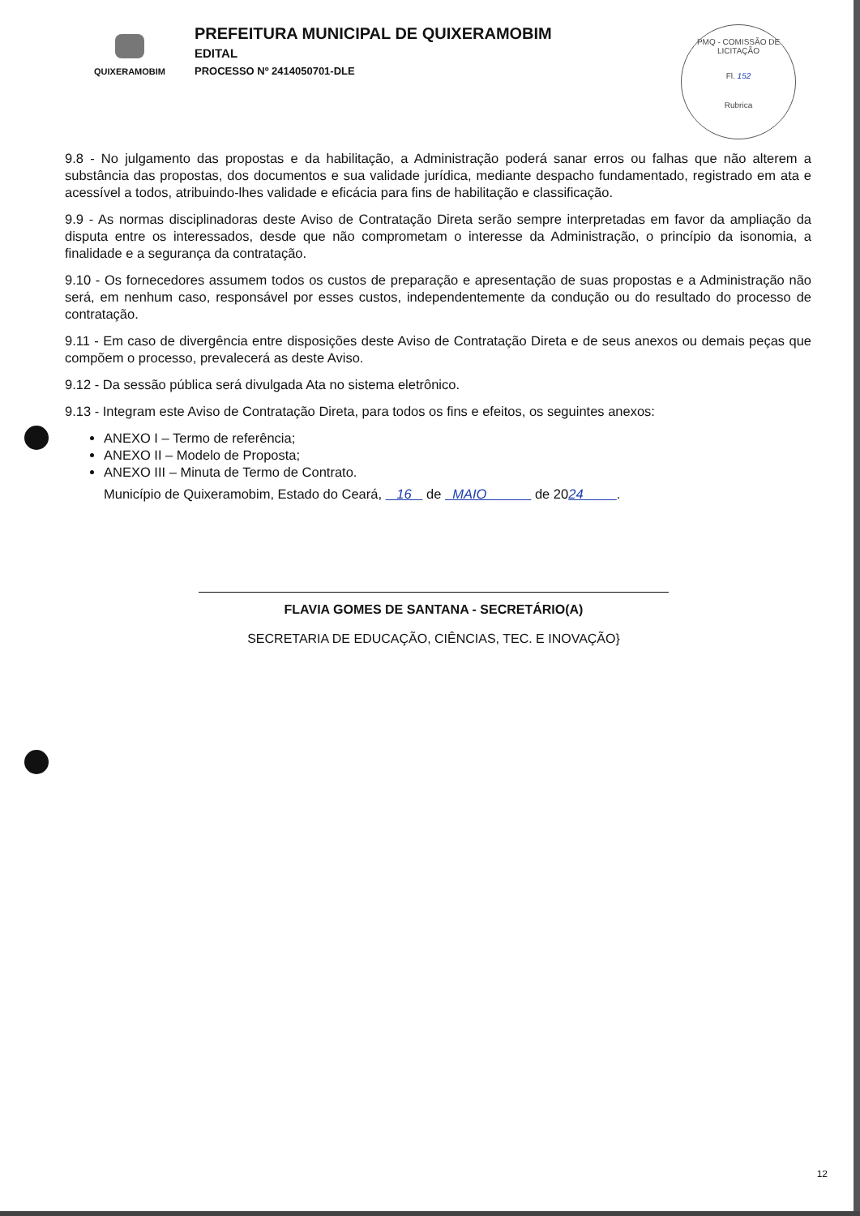QUIXERAMOBIM
PREFEITURA MUNICIPAL DE QUIXERAMOBIM
EDITAL
PROCESSO Nº 2414050701-DLE
PMQ - COMISSÃO DE LICITAÇÃO
Fl. 152
Rubrica
9.8 - No julgamento das propostas e da habilitação, a Administração poderá sanar erros ou falhas que não alterem a substância das propostas, dos documentos e sua validade jurídica, mediante despacho fundamentado, registrado em ata e acessível a todos, atribuindo-lhes validade e eficácia para fins de habilitação e classificação.
9.9 - As normas disciplinadoras deste Aviso de Contratação Direta serão sempre interpretadas em favor da ampliação da disputa entre os interessados, desde que não comprometam o interesse da Administração, o princípio da isonomia, a finalidade e a segurança da contratação.
9.10 - Os fornecedores assumem todos os custos de preparação e apresentação de suas propostas e a Administração não será, em nenhum caso, responsável por esses custos, independentemente da condução ou do resultado do processo de contratação.
9.11 - Em caso de divergência entre disposições deste Aviso de Contratação Direta e de seus anexos ou demais peças que compõem o processo, prevalecerá as deste Aviso.
9.12 - Da sessão pública será divulgada Ata no sistema eletrônico.
9.13 - Integram este Aviso de Contratação Direta, para todos os fins e efeitos, os seguintes anexos:
ANEXO I – Termo de referência;
ANEXO II – Modelo de Proposta;
ANEXO III – Minuta de Termo de Contrato.
Município de Quixeramobim, Estado do Ceará, 16 de MAIO de 2024 .
FLAVIA GOMES DE SANTANA - SECRETÁRIO(A)
SECRETARIA DE EDUCAÇÃO, CIÊNCIAS, TEC. E INOVAÇÃO}
12